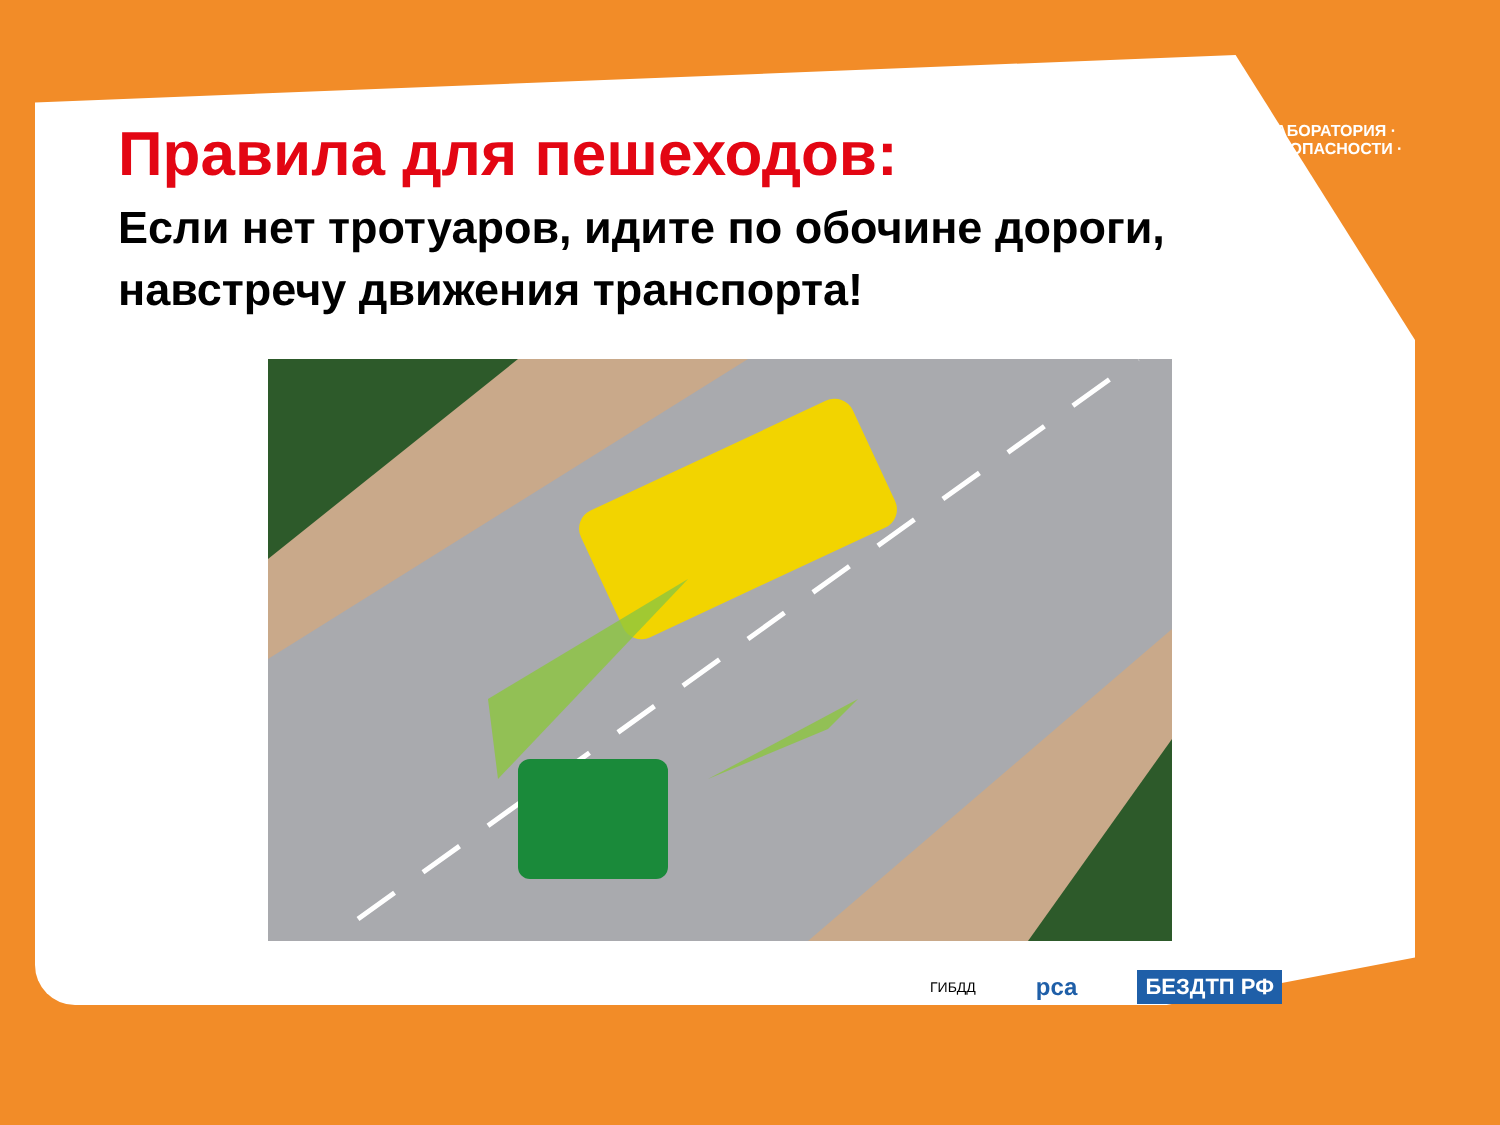ЛАБОРАТОРИЯ · БЕЗОПАСНОСТИ ·
Правила для пешеходов:
Если нет тротуаров, идите по обочине дороги,
навстречу движения транспорта!
ГИБДД рса БЕЗДТП РФ